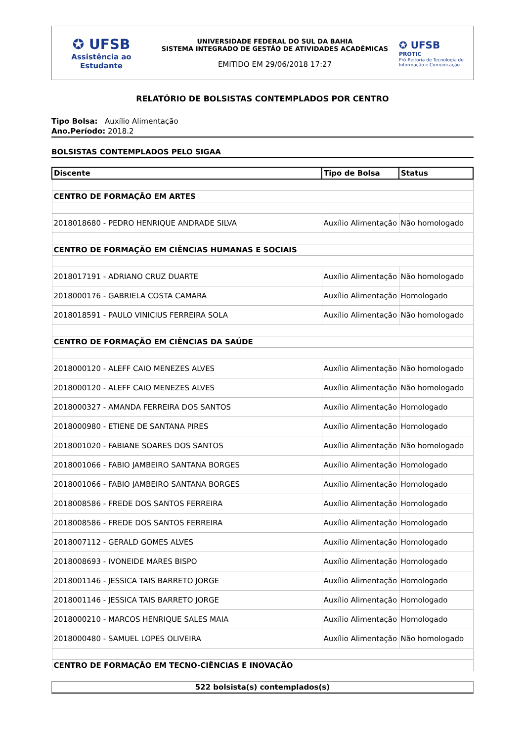✪ UFSB
Assistência ao
Estudante
UNIVERSIDADE FEDERAL DO SUL DA BAHIA
SISTEMA INTEGRADO DE GESTÃO DE ATIVIDADES ACADÊMICAS
EMITIDO EM 29/06/2018 17:27
✪ UFSB
PROTIC
Pró-Reitoria de Tecnologia de Informação e Comunicação
RELATÓRIO DE BOLSISTAS CONTEMPLADOS POR CENTRO
Tipo Bolsa: Auxílio Alimentação
Ano.Período: 2018.2
BOLSISTAS CONTEMPLADOS PELO SIGAA
| Discente | Tipo de Bolsa | Status |
| --- | --- | --- |
| CENTRO DE FORMAÇÃO EM ARTES | | |
| 2018018680 - PEDRO HENRIQUE ANDRADE SILVA | Auxílio Alimentação | Não homologado |
| CENTRO DE FORMAÇÃO EM CIÊNCIAS HUMANAS E SOCIAIS | | |
| 2018017191 - ADRIANO CRUZ DUARTE | Auxílio Alimentação | Não homologado |
| 2018000176 - GABRIELA COSTA CAMARA | Auxílio Alimentação | Homologado |
| 2018018591 - PAULO VINICIUS FERREIRA SOLA | Auxílio Alimentação | Não homologado |
| CENTRO DE FORMAÇÃO EM CIÊNCIAS DA SAÚDE | | |
| 2018000120 - ALEFF CAIO MENEZES ALVES | Auxílio Alimentação | Não homologado |
| 2018000120 - ALEFF CAIO MENEZES ALVES | Auxílio Alimentação | Não homologado |
| 2018000327 - AMANDA FERREIRA DOS SANTOS | Auxílio Alimentação | Homologado |
| 2018000980 - ETIENE DE SANTANA PIRES | Auxílio Alimentação | Homologado |
| 2018001020 - FABIANE SOARES DOS SANTOS | Auxílio Alimentação | Não homologado |
| 2018001066 - FABIO JAMBEIRO SANTANA BORGES | Auxílio Alimentação | Homologado |
| 2018001066 - FABIO JAMBEIRO SANTANA BORGES | Auxílio Alimentação | Homologado |
| 2018008586 - FREDE DOS SANTOS FERREIRA | Auxílio Alimentação | Homologado |
| 2018008586 - FREDE DOS SANTOS FERREIRA | Auxílio Alimentação | Homologado |
| 2018007112 - GERALD GOMES ALVES | Auxílio Alimentação | Homologado |
| 2018008693 - IVONEIDE MARES BISPO | Auxílio Alimentação | Homologado |
| 2018001146 - JESSICA TAIS BARRETO JORGE | Auxílio Alimentação | Homologado |
| 2018001146 - JESSICA TAIS BARRETO JORGE | Auxílio Alimentação | Homologado |
| 2018000210 - MARCOS HENRIQUE SALES MAIA | Auxílio Alimentação | Homologado |
| 2018000480 - SAMUEL LOPES OLIVEIRA | Auxílio Alimentação | Não homologado |
| CENTRO DE FORMAÇÃO EM TECNO-CIÊNCIAS E INOVAÇÃO | | |
522 bolsista(s) contemplados(s)